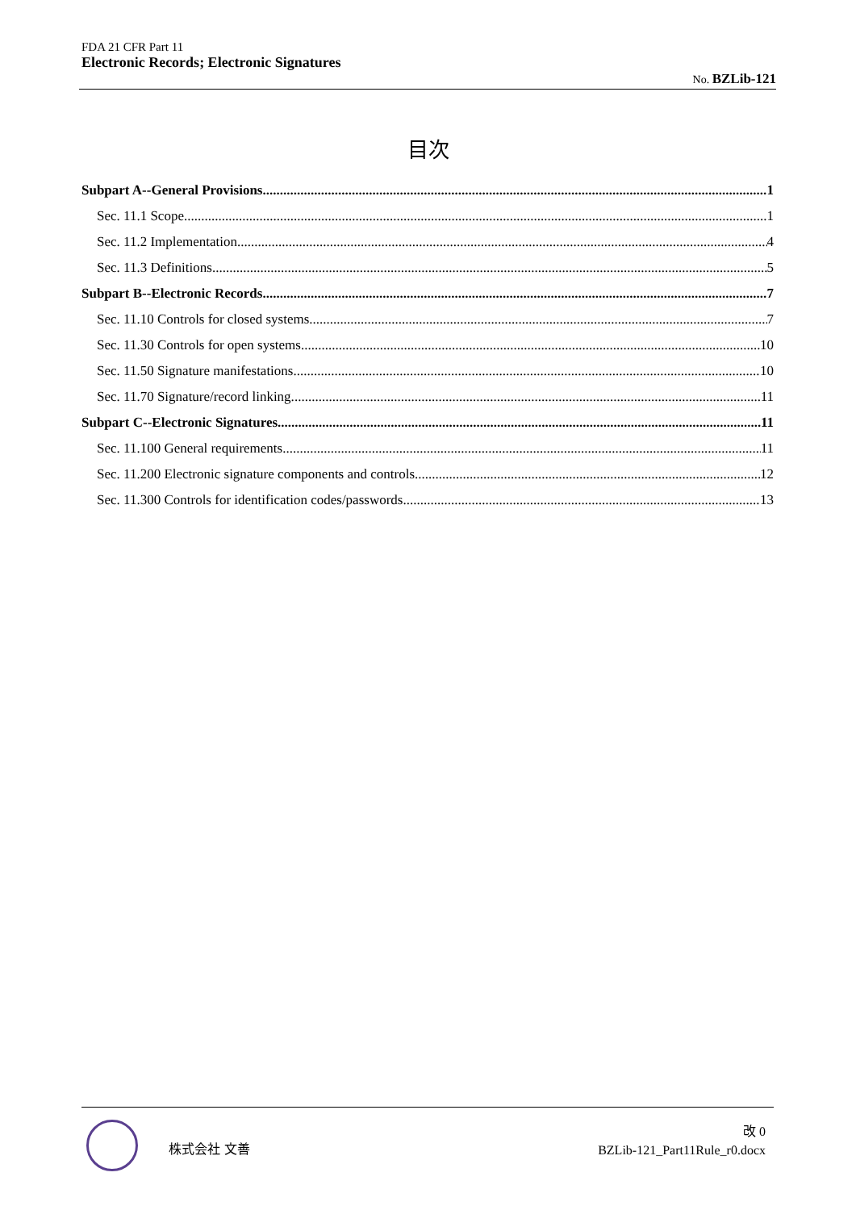FDA 21 CFR Part 11
Electronic Records; Electronic Signatures
No. BZLib-121
目次
Subpart A--General Provisions 1
Sec. 11.1 Scope 1
Sec. 11.2 Implementation 4
Sec. 11.3 Definitions 5
Subpart B--Electronic Records 7
Sec. 11.10 Controls for closed systems. 7
Sec. 11.30 Controls for open systems. 10
Sec. 11.50 Signature manifestations. 10
Sec. 11.70 Signature/record linking. 11
Subpart C--Electronic Signatures 11
Sec. 11.100 General requirements. 11
Sec. 11.200 Electronic signature components and controls. 12
Sec. 11.300 Controls for identification codes/passwords. 13
株式会社 文善
改 0
BZLib-121_Part11Rule_r0.docx